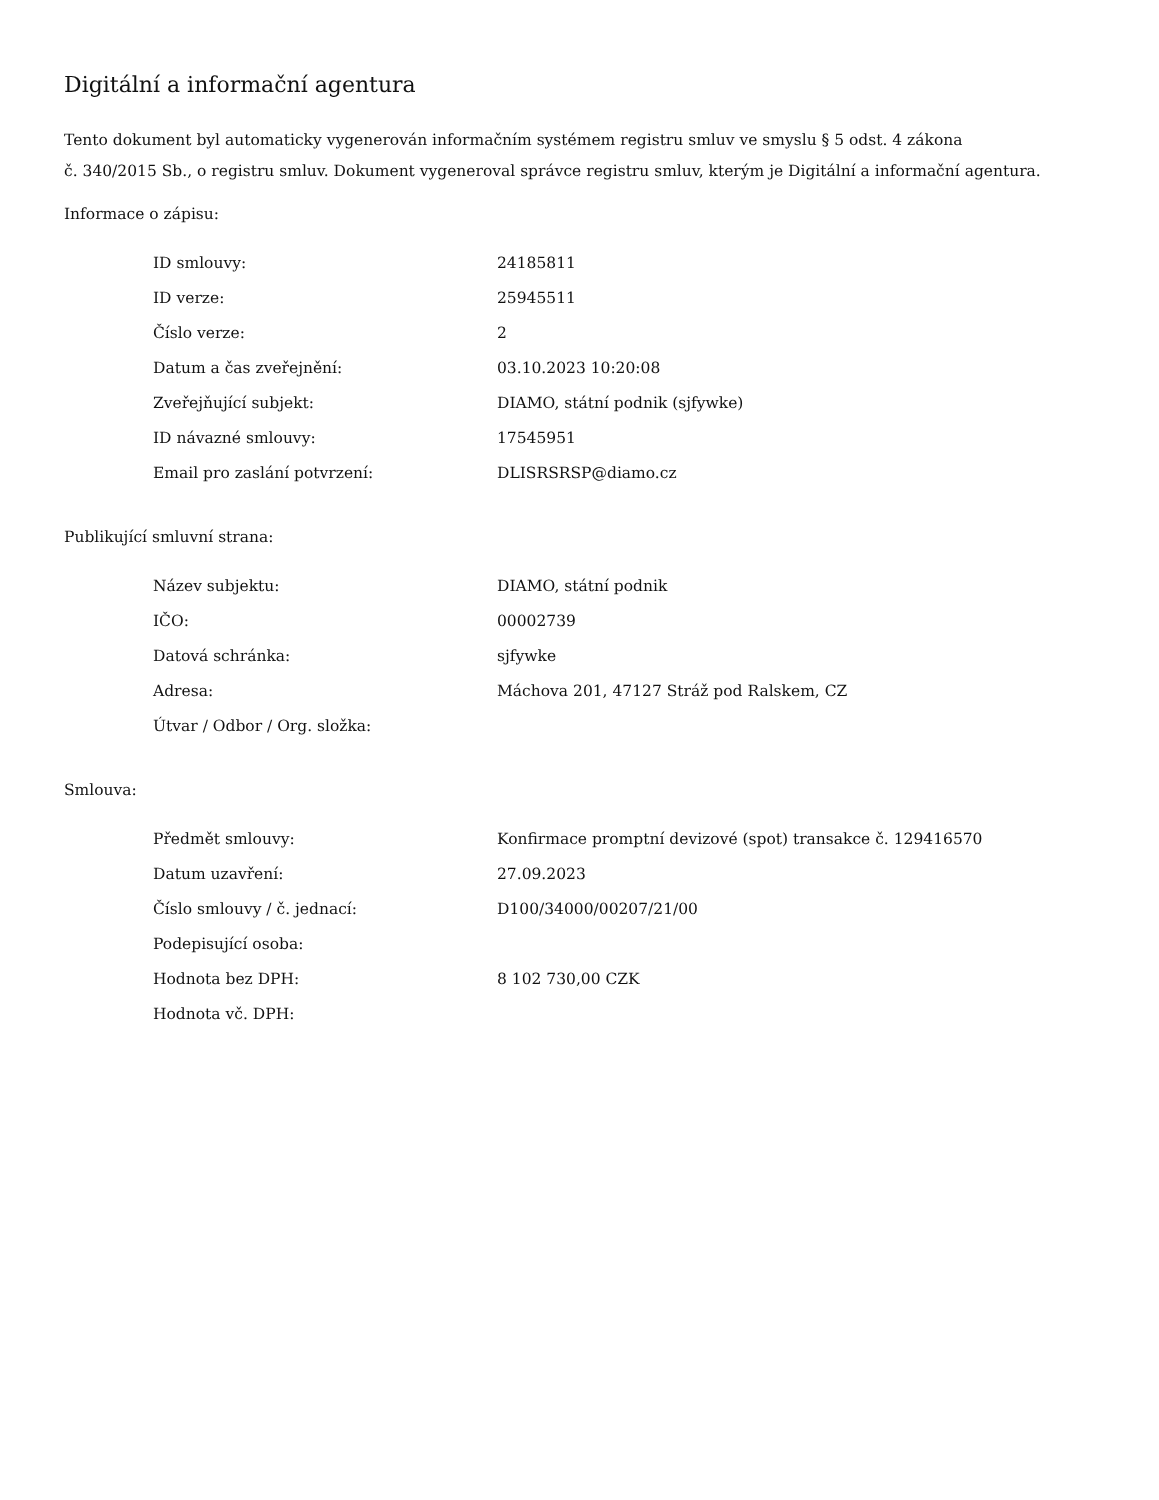Digitální a informační agentura
Tento dokument byl automaticky vygenerován informačním systémem registru smluv ve smyslu § 5 odst. 4 zákona
č. 340/2015 Sb., o registru smluv. Dokument vygeneroval správce registru smluv, kterým je Digitální a informační agentura.
Informace o zápisu:
| ID smlouvy: | 24185811 |
| ID verze: | 25945511 |
| Číslo verze: | 2 |
| Datum a čas zveřejnění: | 03.10.2023 10:20:08 |
| Zveřejňující subjekt: | DIAMO, státní podnik (sjfywke) |
| ID návazné smlouvy: | 17545951 |
| Email pro zaslání potvrzení: | DLISRSRSP@diamo.cz |
Publikující smluvní strana:
| Název subjektu: | DIAMO, státní podnik |
| IČO: | 00002739 |
| Datová schránka: | sjfywke |
| Adresa: | Máchova 201, 47127 Stráž pod Ralskem, CZ |
| Útvar / Odbor / Org. složka: | |
Smlouva:
| Předmět smlouvy: | Konfirmace promptní devizové (spot) transakce č. 129416570 |
| Datum uzavření: | 27.09.2023 |
| Číslo smlouvy / č. jednací: | D100/34000/00207/21/00 |
| Podepisující osoba: | |
| Hodnota bez DPH: | 8 102 730,00 CZK |
| Hodnota vč. DPH: | |